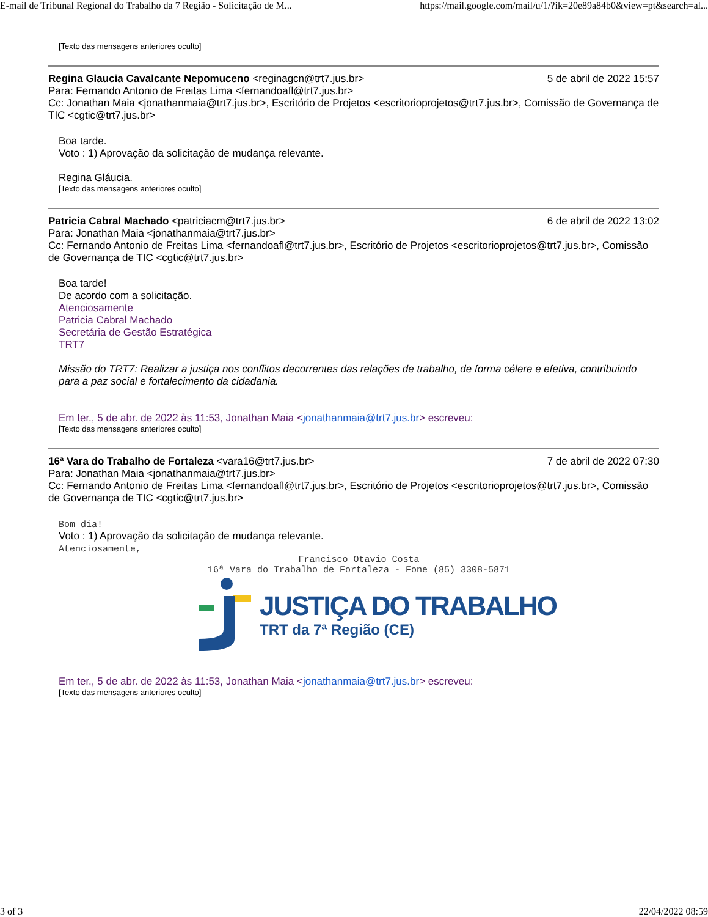E-mail de Tribunal Regional do Trabalho da 7 Região - Solicitação de M... https://mail.google.com/mail/u/1/?ik=20e89a84b0&view=pt&search=al...
[Texto das mensagens anteriores oculto]
Regina Glaucia Cavalcante Nepomuceno <reginagcn@trt7.jus.br> 5 de abril de 2022 15:57
Para: Fernando Antonio de Freitas Lima <fernandoafl@trt7.jus.br>
Cc: Jonathan Maia <jonathanmaia@trt7.jus.br>, Escritório de Projetos <escritorioprojetos@trt7.jus.br>, Comissão de Governança de TIC <cgtic@trt7.jus.br>
Boa tarde.
Voto : 1) Aprovação da solicitação de mudança relevante.
Regina Gláucia.
[Texto das mensagens anteriores oculto]
Patricia Cabral Machado <patriciacm@trt7.jus.br> 6 de abril de 2022 13:02
Para: Jonathan Maia <jonathanmaia@trt7.jus.br>
Cc: Fernando Antonio de Freitas Lima <fernandoafl@trt7.jus.br>, Escritório de Projetos <escritorioprojetos@trt7.jus.br>, Comissão de Governança de TIC <cgtic@trt7.jus.br>
Boa tarde!
De acordo com a solicitação.
Atenciosamente
Patricia Cabral Machado
Secretária de Gestão Estratégica
TRT7
Missão do TRT7: Realizar a justiça nos conflitos decorrentes das relações de trabalho, de forma célere e efetiva, contribuindo para a paz social e fortalecimento da cidadania.
Em ter., 5 de abr. de 2022 às 11:53, Jonathan Maia <jonathanmaia@trt7.jus.br> escreveu:
[Texto das mensagens anteriores oculto]
16ª Vara do Trabalho de Fortaleza <vara16@trt7.jus.br> 7 de abril de 2022 07:30
Para: Jonathan Maia <jonathanmaia@trt7.jus.br>
Cc: Fernando Antonio de Freitas Lima <fernandoafl@trt7.jus.br>, Escritório de Projetos <escritorioprojetos@trt7.jus.br>, Comissão de Governança de TIC <cgtic@trt7.jus.br>
Bom dia!
Voto : 1) Aprovação da solicitação de mudança relevante.
Atenciosamente,
Francisco Otavio Costa
16ª Vara do Trabalho de Fortaleza - Fone (85) 3308-5871
JUSTIÇA DO TRABALHO
TRT da 7ª Região (CE)
Em ter., 5 de abr. de 2022 às 11:53, Jonathan Maia <jonathanmaia@trt7.jus.br> escreveu:
[Texto das mensagens anteriores oculto]
3 of 3 22/04/2022 08:59